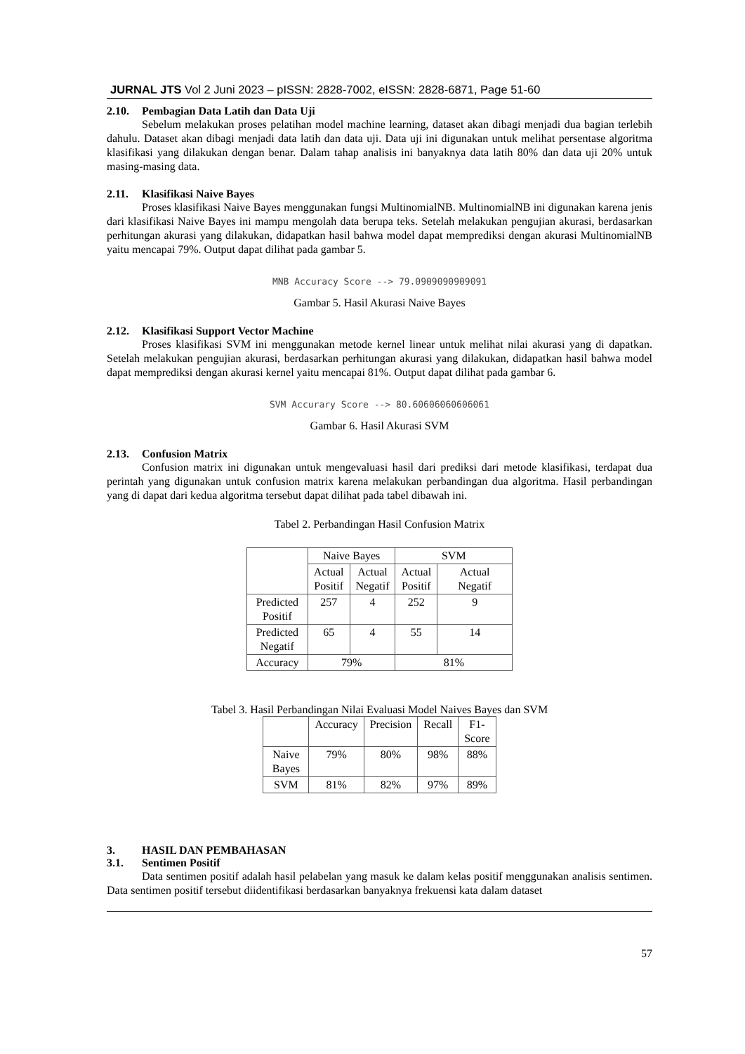JURNAL JTS Vol 2 Juni 2023 – pISSN: 2828-7002, eISSN: 2828-6871, Page 51-60
2.10. Pembagian Data Latih dan Data Uji
Sebelum melakukan proses pelatihan model machine learning, dataset akan dibagi menjadi dua bagian terlebih dahulu. Dataset akan dibagi menjadi data latih dan data uji. Data uji ini digunakan untuk melihat persentase algoritma klasifikasi yang dilakukan dengan benar. Dalam tahap analisis ini banyaknya data latih 80% dan data uji 20% untuk masing-masing data.
2.11. Klasifikasi Naive Bayes
Proses klasifikasi Naive Bayes menggunakan fungsi MultinomialNB. MultinomialNB ini digunakan karena jenis dari klasifikasi Naive Bayes ini mampu mengolah data berupa teks. Setelah melakukan pengujian akurasi, berdasarkan perhitungan akurasi yang dilakukan, didapatkan hasil bahwa model dapat memprediksi dengan akurasi MultinomialNB yaitu mencapai 79%. Output dapat dilihat pada gambar 5.
MNB Accuracy Score --> 79.0909090909091
Gambar 5. Hasil Akurasi Naive Bayes
2.12. Klasifikasi Support Vector Machine
Proses klasifikasi SVM ini menggunakan metode kernel linear untuk melihat nilai akurasi yang di dapatkan. Setelah melakukan pengujian akurasi, berdasarkan perhitungan akurasi yang dilakukan, didapatkan hasil bahwa model dapat memprediksi dengan akurasi kernel yaitu mencapai 81%. Output dapat dilihat pada gambar 6.
SVM Accurary Score --> 80.60606060606061
Gambar 6. Hasil Akurasi SVM
2.13. Confusion Matrix
Confusion matrix ini digunakan untuk mengevaluasi hasil dari prediksi dari metode klasifikasi, terdapat dua perintah yang digunakan untuk confusion matrix karena melakukan perbandingan dua algoritma. Hasil perbandingan yang di dapat dari kedua algoritma tersebut dapat dilihat pada tabel dibawah ini.
Tabel 2. Perbandingan Hasil Confusion Matrix
| | Naive Bayes | | SVM | |
| --- | --- | --- | --- | --- |
| | Actual Positif | Actual Negatif | Actual Positif | Actual Negatif |
| Predicted Positif | 257 | 4 | 252 | 9 |
| Predicted Negatif | 65 | 4 | 55 | 14 |
| Accuracy | 79% | | 81% | |
Tabel 3. Hasil Perbandingan Nilai Evaluasi Model Naives Bayes dan SVM
| | Accuracy | Precision | Recall | F1- Score |
| --- | --- | --- | --- | --- |
| Naive Bayes | 79% | 80% | 98% | 88% |
| SVM | 81% | 82% | 97% | 89% |
3. HASIL DAN PEMBAHASAN
3.1. Sentimen Positif
Data sentimen positif adalah hasil pelabelan yang masuk ke dalam kelas positif menggunakan analisis sentimen. Data sentimen positif tersebut diidentifikasi berdasarkan banyaknya frekuensi kata dalam dataset
57